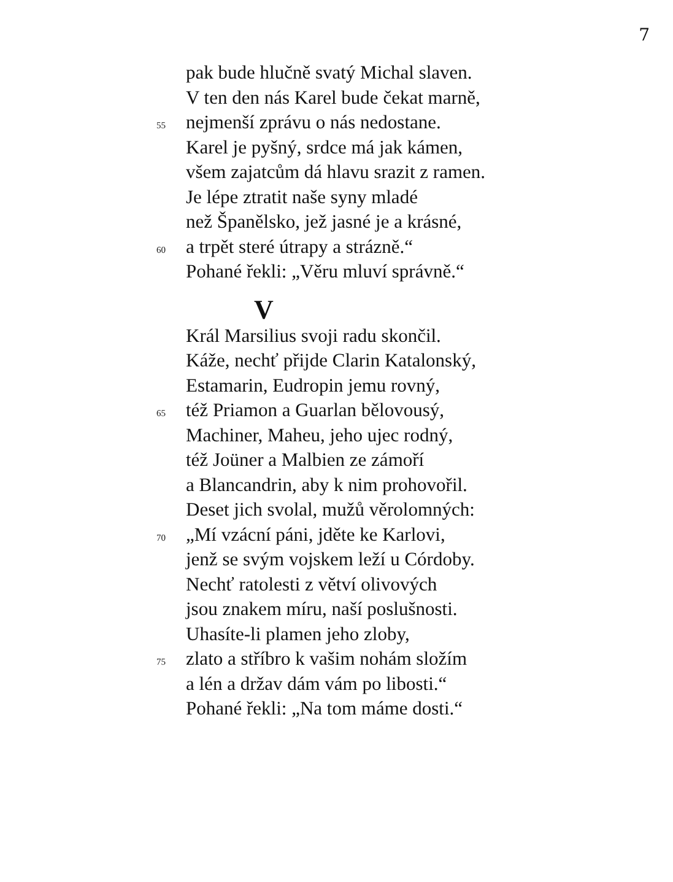7
pak bude hlučně svatý Michal slaven.
V ten den nás Karel bude čekat marně,
55 nejmenší zprávu o nás nedostane.
Karel je pyšný, srdce má jak kámen,
všem zajatcům dá hlavu srazit z ramen.
Je lépe ztratit naše syny mladé
než Španělsko, jež jasné je a krásné,
60 a trpět steré útrapy a strázně.“
Pohané řekli: „Věru mluví správně.“
V
Král Marsilius svoji radu skončil.
Káže, nechť přijde Clarin Katalonský,
Estamarin, Eudropin jemu rovný,
65 též Priamon a Guarlan bělovousý,
Machiner, Maheu, jeho ujec rodný,
též Joüner a Malbien ze zámoří
a Blancandrin, aby k nim prohovořil.
Deset jich svolal, mužů věrolomných:
70 „Mí vzácní páni, jděte ke Karlovi,
jenž se svým vojskem leží u Córdoby.
Nechť ratolesti z větví olivových
jsou znakem míru, naší poslušnosti.
Uhasíte-li plamen jeho zloby,
75 zlato a stříbro k vašim nohám složím
a lén a držav dám vám po libosti.“
Pohané řekli: „Na tom máme dosti.“